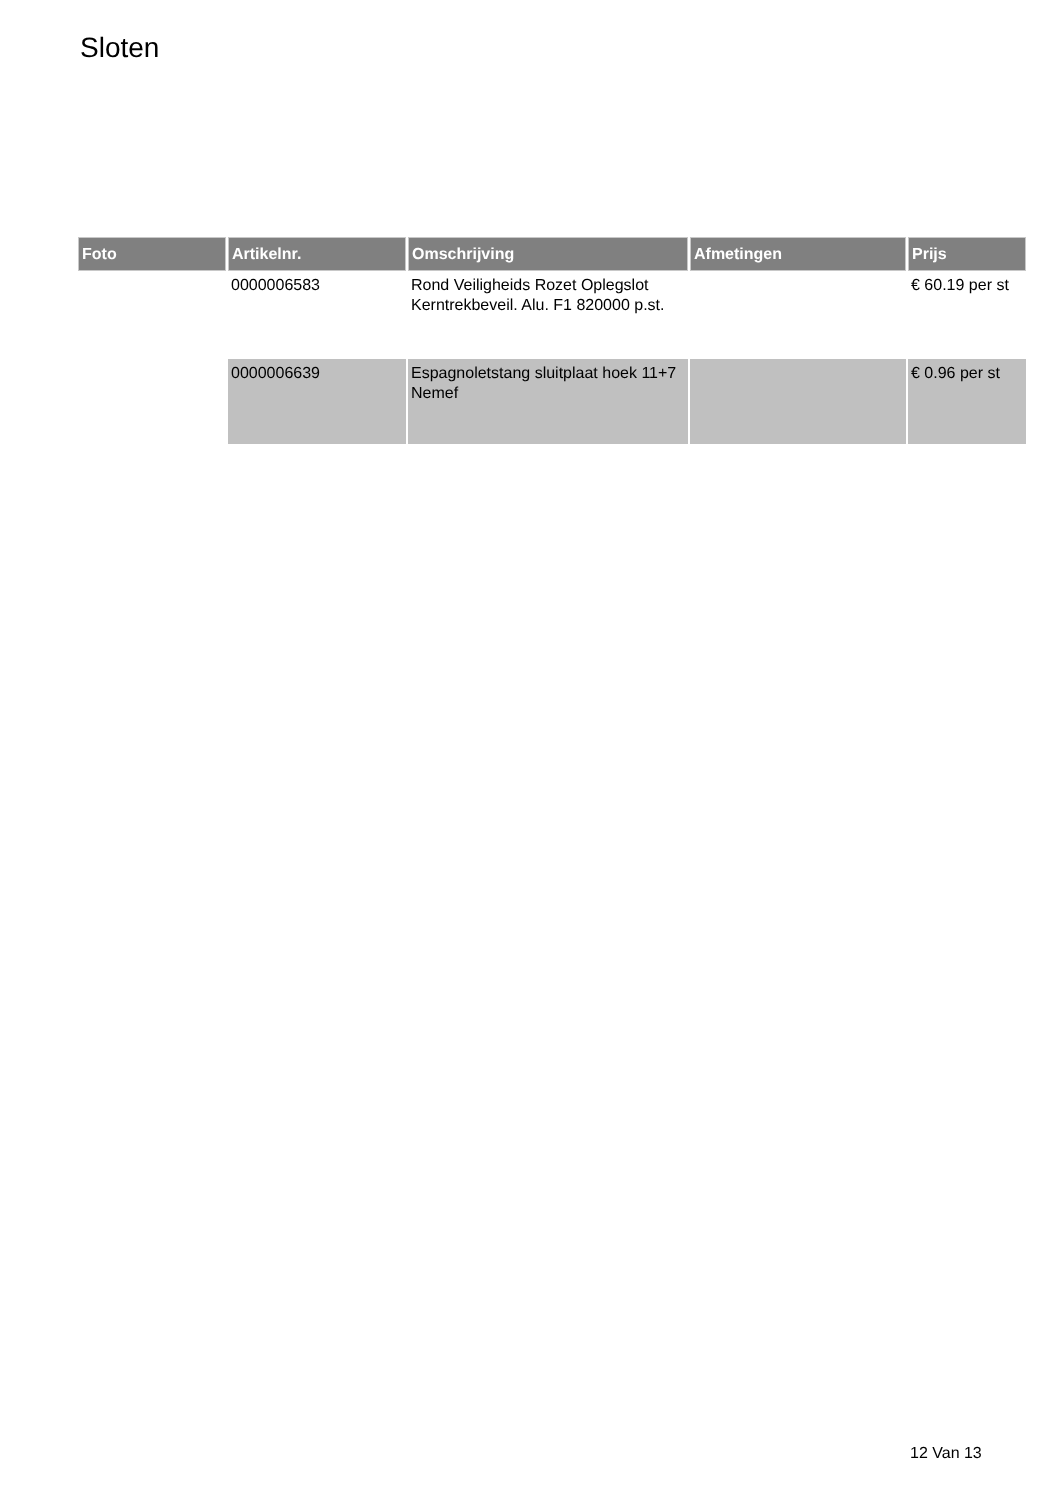Sloten
| Foto | Artikelnr. | Omschrijving | Afmetingen | Prijs |
| --- | --- | --- | --- | --- |
| | 0000006583 | Rond Veiligheids Rozet Oplegslot Kerntrekbeveil. Alu. F1 820000 p.st. | | € 60.19 per st |
| | 0000006639 | Espagnoletstang sluitplaat hoek 11+7 Nemef | | € 0.96 per st |
12 Van 13